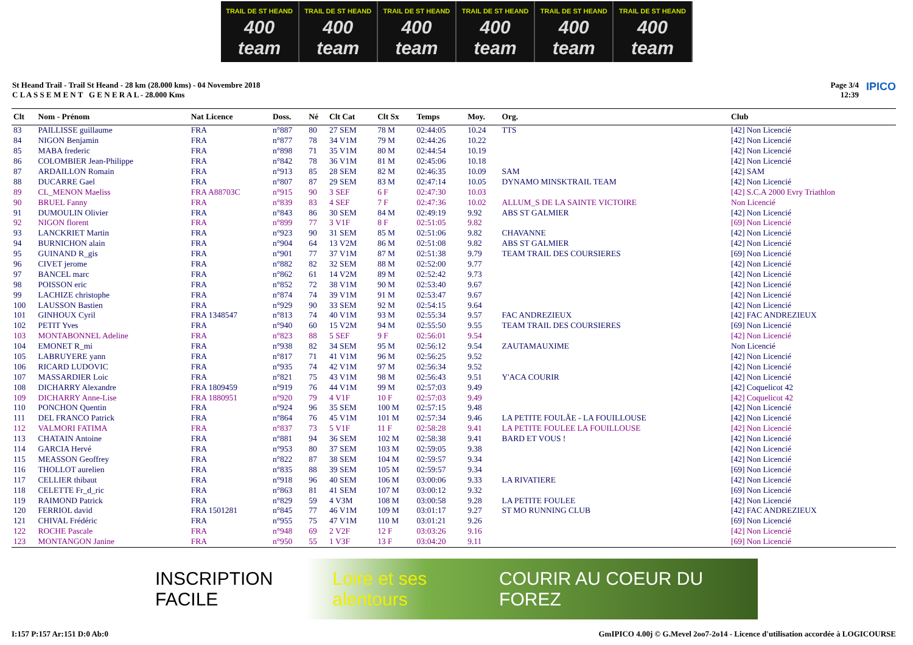TRAIL DE ST HEAND
400 team
TRAIL DE ST HEAND
400 team
TRAIL DE ST HEAND
400 team
TRAIL DE ST HEAND
400 team
TRAIL DE ST HEAND
400 team
TRAIL DE ST HEAND
400 team
St Heand Trail - Trail St Heand - 28 km (28.000 kms) - 04 Novembre 2018
C L A S S E M E N T G E N E R A L - 28.000 Kms
Page 3/4
12:39
IPICO
| Clt | Nom - Prénom | Nat Licence | Doss. | Né | Clt Cat | Clt Sx | Temps | Moy. | Org. | Club |
| --- | --- | --- | --- | --- | --- | --- | --- | --- | --- | --- |
| 83 | PAILLISSE guillaume | FRA | n°887 | 80 | 27 SEM | 78 M | 02:44:05 | 10.24 | TTS | [42] Non Licencié |
| 84 | NIGON Benjamin | FRA | n°877 | 78 | 34 V1M | 79 M | 02:44:26 | 10.22 | | [42] Non Licencié |
| 85 | MABA frederic | FRA | n°898 | 71 | 35 V1M | 80 M | 02:44:54 | 10.19 | | [42] Non Licencié |
| 86 | COLOMBIER Jean-Philippe | FRA | n°842 | 78 | 36 V1M | 81 M | 02:45:06 | 10.18 | | [42] Non Licencié |
| 87 | ARDAILLON Romain | FRA | n°913 | 85 | 28 SEM | 82 M | 02:46:35 | 10.09 | SAM | [42] SAM |
| 88 | DUCARRE Gael | FRA | n°807 | 87 | 29 SEM | 83 M | 02:47:14 | 10.05 | DYNAMO MINSKTRAIL TEAM | [42] Non Licencié |
| 89 | CL_MENON Maeliss | FRA A88703C | n°915 | 90 | 3 SEF | 6 F | 02:47:30 | 10.03 | | [42] S.C.A 2000 Evry Triathlon |
| 90 | BRUEL Fanny | FRA | n°839 | 83 | 4 SEF | 7 F | 02:47:36 | 10.02 | ALLUM_S DE LA SAINTE VICTOIRE | Non Licencié |
| 91 | DUMOULIN Olivier | FRA | n°843 | 86 | 30 SEM | 84 M | 02:49:19 | 9.92 | ABS ST GALMIER | [42] Non Licencié |
| 92 | NIGON florent | FRA | n°899 | 77 | 3 V1F | 8 F | 02:51:05 | 9.82 | | [69] Non Licencié |
| 93 | LANCKRIET Martin | FRA | n°923 | 90 | 31 SEM | 85 M | 02:51:06 | 9.82 | CHAVANNE | [42] Non Licencié |
| 94 | BURNICHON alain | FRA | n°904 | 64 | 13 V2M | 86 M | 02:51:08 | 9.82 | ABS ST GALMIER | [42] Non Licencié |
| 95 | GUINAND R_gis | FRA | n°901 | 77 | 37 V1M | 87 M | 02:51:38 | 9.79 | TEAM TRAIL DES COURSIERES | [69] Non Licencié |
| 96 | CIVET jerome | FRA | n°882 | 82 | 32 SEM | 88 M | 02:52:00 | 9.77 | | [42] Non Licencié |
| 97 | BANCEL marc | FRA | n°862 | 61 | 14 V2M | 89 M | 02:52:42 | 9.73 | | [42] Non Licencié |
| 98 | POISSON eric | FRA | n°852 | 72 | 38 V1M | 90 M | 02:53:40 | 9.67 | | [42] Non Licencié |
| 99 | LACHIZE christophe | FRA | n°874 | 74 | 39 V1M | 91 M | 02:53:47 | 9.67 | | [42] Non Licencié |
| 100 | LAUSSON Bastien | FRA | n°929 | 90 | 33 SEM | 92 M | 02:54:15 | 9.64 | | [42] Non Licencié |
| 101 | GINHOUX Cyril | FRA 1348547 | n°813 | 74 | 40 V1M | 93 M | 02:55:34 | 9.57 | FAC ANDREZIEUX | [42] FAC ANDREZIEUX |
| 102 | PETIT Yves | FRA | n°940 | 60 | 15 V2M | 94 M | 02:55:50 | 9.55 | TEAM TRAIL DES COURSIERES | [69] Non Licencié |
| 103 | MONTABONNEL Adeline | FRA | n°823 | 88 | 5 SEF | 9 F | 02:56:01 | 9.54 | | [42] Non Licencié |
| 104 | EMONET R_mi | FRA | n°938 | 82 | 34 SEM | 95 M | 02:56:12 | 9.54 | ZAUTAMAUXIME | Non Licencié |
| 105 | LABRUYERE yann | FRA | n°817 | 71 | 41 V1M | 96 M | 02:56:25 | 9.52 | | [42] Non Licencié |
| 106 | RICARD LUDOVIC | FRA | n°935 | 74 | 42 V1M | 97 M | 02:56:34 | 9.52 | | [42] Non Licencié |
| 107 | MASSARDIER Loic | FRA | n°821 | 75 | 43 V1M | 98 M | 02:56:43 | 9.51 | Y'ACA COURIR | [42] Non Licencié |
| 108 | DICHARRY Alexandre | FRA 1809459 | n°919 | 76 | 44 V1M | 99 M | 02:57:03 | 9.49 | | [42] Coquelicot 42 |
| 109 | DICHARRY Anne-Lise | FRA 1880951 | n°920 | 79 | 4 V1F | 10 F | 02:57:03 | 9.49 | | [42] Coquelicot 42 |
| 110 | PONCHON Quentin | FRA | n°924 | 96 | 35 SEM | 100 M | 02:57:15 | 9.48 | | [42] Non Licencié |
| 111 | DEL FRANCO Patrick | FRA | n°864 | 76 | 45 V1M | 101 M | 02:57:34 | 9.46 | LA PETITE FOULÄE - LA FOUILLOUSE | [42] Non Licencié |
| 112 | VALMORI FATIMA | FRA | n°837 | 73 | 5 V1F | 11 F | 02:58:28 | 9.41 | LA PETITE FOULEE LA FOUILLOUSE | [42] Non Licencié |
| 113 | CHATAIN Antoine | FRA | n°881 | 94 | 36 SEM | 102 M | 02:58:38 | 9.41 | BARD ET VOUS ! | [42] Non Licencié |
| 114 | GARCIA Hervé | FRA | n°953 | 80 | 37 SEM | 103 M | 02:59:05 | 9.38 | | [42] Non Licencié |
| 115 | MEASSON Geoffrey | FRA | n°822 | 87 | 38 SEM | 104 M | 02:59:57 | 9.34 | | [42] Non Licencié |
| 116 | THOLLOT aurelien | FRA | n°835 | 88 | 39 SEM | 105 M | 02:59:57 | 9.34 | | [69] Non Licencié |
| 117 | CELLIER thibaut | FRA | n°918 | 96 | 40 SEM | 106 M | 03:00:06 | 9.33 | LA RIVATIERE | [42] Non Licencié |
| 118 | CELETTE Fr_d_ric | FRA | n°863 | 81 | 41 SEM | 107 M | 03:00:12 | 9.32 | | [69] Non Licencié |
| 119 | RAIMOND Patrick | FRA | n°829 | 59 | 4 V3M | 108 M | 03:00:58 | 9.28 | LA PETITE FOULEE | [42] Non Licencié |
| 120 | FERRIOL david | FRA 1501281 | n°845 | 77 | 46 V1M | 109 M | 03:01:17 | 9.27 | ST MO RUNNING CLUB | [42] FAC ANDREZIEUX |
| 121 | CHIVAL Frédéric | FRA | n°955 | 75 | 47 V1M | 110 M | 03:01:21 | 9.26 | | [69] Non Licencié |
| 122 | ROCHE Pascale | FRA | n°948 | 69 | 2 V2F | 12 F | 03:03:26 | 9.16 | | [42] Non Licencié |
| 123 | MONTANGON Janine | FRA | n°950 | 55 | 1 V3F | 13 F | 03:04:20 | 9.11 | | [69] Non Licencié |
INSCRIPTION FACILE Loire et ses alentours COURIR AU COEUR DU FOREZ
I:157 P:157 Ar:151 D:0 Ab:0 GmIPICO 4.00j © G.Mevel 2oo7-2o14 - Licence d'utilisation accordée à LOGICOURSE